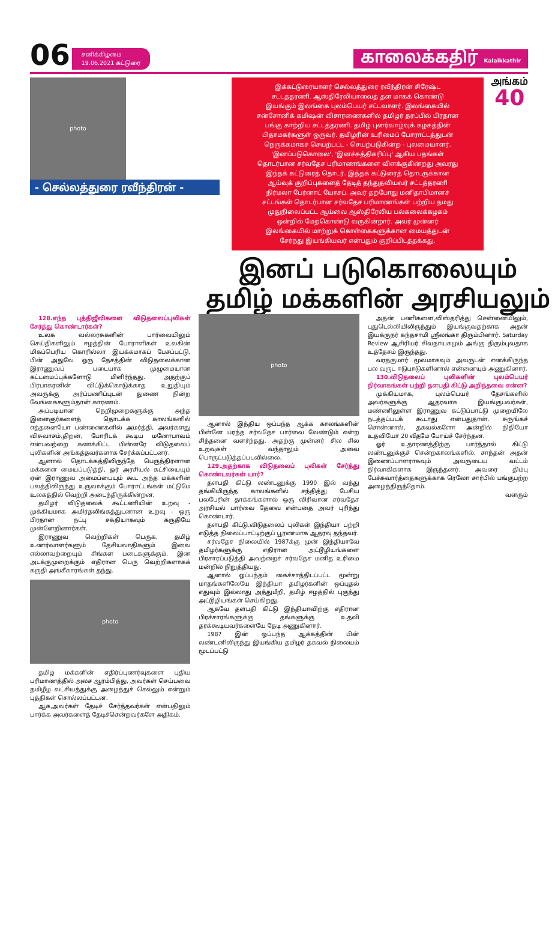06 சனிக்கிழமை
19.06.2021 கட்டுரை
காலைக்கதிர் Kalaikkathir
photo
- செல்லத்துரை ரவீந்திரன் -
இக்கட்டுரையாளர் செல்லத்துரை ரவீந்திரன் சிரேஷ்ட சட்டத்தரணி. ஆஸ்திரேலியாவைத் தள மாகக் கொண்டு இயங்கும் இலங்கை புலம்பெயர் சட்டவாளர். இலங்கையில் சன்சோனிக் கமிஷன் விசாரணைகளில் தமிழர் தரப்பில் பிரதான பங்கு காற்றிய சட்டத்தரணி. தமிழ் புனர்வாழ்வுக் கழகத்தின் பிதாமகர்களுள் ஒருவர். தமிழரின் உரிமைப் போராட்டத்துடன் நெருக்கமாகச் செயற்பட்ட - செயற்படுகின்ற - புலமையாளர். 'இனப்படுகொலை', 'இனச்சுத்திகரிப்பு' ஆகிய பதங்கள் தொடர்பான சர்வதேச பரிமாணங்களை விளக்குகின்றது அவரது இந்தக் கட்டுரைத் தொடர். இந்தக் கட்டுரைத் தொடருக்கான ஆய்வுக் குறிப்புகளைத் தேடித் தந்துதவியவர் சட்டத்தரணி நிர்மலா பேர்னாட் யோசப். அவர் தற்போது மனிதாபிமானச் சட்டங்கள் தொடர்பான சர்வதேச பரிமாணங்கள் பற்றிய தமது முதுநிலைப்பட்ட ஆய்வை ஆஸ்திரேலிய பல்கலைக்கழகம் ஒன்றில் மேற்கொண்டு வருகின்றார். அவர் முன்னர் இலங்கையில் மாற்றுக் கொள்கைகளுக்கான மையத்துடன் சேர்ந்து இயங்கியவர் என்பதும் குறிப்பிடத்தக்கது.
அங்கம்
40
இனப் படுகொலையும்
தமிழ் மக்களின் அரசியலும்
128.எந்த புத்திஜீவிகளை விடுதலைப்புலிகள் சேர்த்து கொண்டார்கள்?
உலக வல்லரசுகளின் பார்வையிலும் செய்திகளிலும் ஈழத்தின் போராளிகள் உலகின் மிகப்பெரிய கொரில்லா இயக்கமாகப் பேசப்பட்டு, பின் அதுவே ஒரு தேசத்தின் விடுதலைக்கான இராணுவப் படையாக முழுமையான கட்டமைப்புக்களோடு மிளிர்ந்தது. அதற்குப் பிரபாகரனின் விட்டுக்கொடுக்காத உறுதியும் அவருக்கு அர்ப்பணிப்புடன் துணை நின்ற வேங்கைகளும்தான் காரணம்.
அப்படியான நெறிமுறைகளுக்கு அந்த இளைஞர்களைத் தொடக்க காலங்களில் எத்தனையோ பண்ணைகளில் அமர்த்தி, அவர்களது விசுவாசம்,திறன், போரிடக் கூடிய மனோபாவம் என்பவற்றை கணக்கிட்ட பின்னரே விடுதலைப் புலிகளின் அங்கத்தவர்களாக சேர்க்கப்பட்டனர்.
ஆனால் தொடக்கத்திலிருந்தே பெருந்திரளான மக்களை மையப்படுத்தி, ஓர் அரசியல் கட்சியையும் ஏன் இராணுவ அமைப்பையும் கூட அந்த மக்களின் பலத்திலிருந்து உருவாக்கும் போராட்டங்கள் மட்டுமே உலகத்தில் வெற்றி அடைந்திருக்கின்றன.
தமிழர் விடுதலைக் கூட்டணியின் உறவு - முக்கியமாக அமிர்தலிங்கத்துடனான உறவு - ஒரு பிரதான நட்பு சக்தியாகவும் கருதியே முன்னேறினார்கள்.
இராணுவ வெற்றிகள் பெருக, தமிழ் உணர்வாளர்களும் தேசியவாதிகளும் இவை எல்லாவற்றையும் சிங்கள படைகளுக்கும், இன அடக்குமுறைக்கும் எதிரான பெரு வெற்றிகளாகக் கருதி அங்கீகாரங்கள் தந்து.
photo
தமிழ் மக்களின் எதிர்ப்புணர்வுகளை புதிய பரிமாணத்தில் அலச ஆரம்பித்து, அவர்கள் செய்பவை தமிழீழ லட்சியத்துக்கு அழைத்துச் செல்லும் என்றும் புத்திகள் சொல்லப்பட்டன.
ஆக,அவர்கள் தேடிச் சேர்த்தவர்கள் என்பதிலும் பார்க்க அவர்களைத் தேடிச்சென்றவர்களே அதிகம்.
photo
ஆனால் இந்திய ஒப்பந்த ஆக்க காலங்களின் பின்னே பரந்த சர்வதேச பார்வை வேண்டும் என்ற சிந்தனை வளர்ந்தது. அதற்கு முன்னர் சில சில உறவுகள் வந்தாலும் அவை பொருட்படுத்தப்படவில்லை.
129.அதற்காக விடுதலைப் புலிகள் சேர்த்து கொண்டவர்கள் யார்?
தளபதி கிட்டு லண்டனுக்கு 1990 இல் வந்து தங்கியிருந்த காலங்களில் சந்தித்து பேசிய பலபேரின் தாக்கங்களால் ஒரு விரிவான சர்வதேச அரசியல் பார்வை தேவை என்பதை அவர் புரிந்து கொண்டார்.
தளபதி கிட்டு,விடுதலைப் புலிகள் இந்தியா பற்றி எடுத்த நிலைப்பாட்டிற்குப் பூரணமாக ஆதரவு தந்தவர்.
சர்வதேச நிலையில் 1987க்கு முன் இந்தியாவே தமிழர்களுக்கு எதிரான அட்டூழியங்களை பிரசாரப்படுத்தி அவற்றைச் சர்வதேச மனித உரிமை மன்றில் நிறுத்தியது.
ஆனால் ஒப்பந்தம் கைச்சாத்திடப்பட்ட மூன்று மாதங்களிலேயே இந்தியா தமிழர்களின் ஒப்புதல் எதுவும் இல்லாது அத்துமீறி, தமிழ் ஈழத்தில் புகுந்து அட்டூழியங்கள் செய்கிறது.
ஆகவே தளபதி கிட்டு இந்தியாவிற்கு எதிரான பிரச்சாரங்களுக்கு தங்களுக்கு உதவி தரக்கூடியவர்களையே தேடி அணுகினார்.
1987 இன் ஒப்பந்த ஆக்கத்தின் பின் லண்டனிலிருந்து இயங்கிய தமிழர் தகவல் நிலையம் மூடப்பட்டு
அதன் பணிகளை,விஸ்தரித்து சென்னையிலும், புதுடெல்லியிலிருந்தும் இயங்குவதற்காக அதன் இயக்குநர் கந்தசாமி ஸ்ரீலங்கா திரும்பினார். Saturday Review ஆசிரியர் சிவநாயகமும் அங்கு திரும்புவதாக உத்தேசம் இருந்தது.
வரதகுமார் மூலமாகவும் அவருடன் எனக்கிருந்த பல வருட ஈடுபாடுகளினால் என்னையும் அணுகினார்.
130.விடுதலைப் புலிகளின் புலம்பெயர் நிர்வாகங்கள் பற்றி தளபதி கிட்டு அறிந்தவை என்ன?
முக்கியமாக, புலம்பெயர் தேசங்களில் அவர்களுக்கு ஆதரவாக இயங்குபவர்கள், மண்ணிலுள்ள இராணுவ கட்டுப்பாட்டு முறையிலே நடத்தப்படக் கூடாது என்பதுதான். சுருங்கச் சொன்னால், தகவல்களோ அன்றில் நிதியோ உதவியோ 20 வீதமே போய்ச் சேர்ந்தன.
ஓர் உதாரணத்திற்கு பார்த்தால் கிட்டு லண்டனுக்குச் சென்றகாலங்களில், சாந்தன் அதன் இணைப்பாளராகவும் அவருடைய வட்டம் நிர்வாகிகளாக இருந்தனர். அவரை திம்பு பேச்சுவார்த்தைகளுக்காக ரெலோ சார்பில் பங்குபற்ற அழைத்திருந்தோம்.
வளரும்